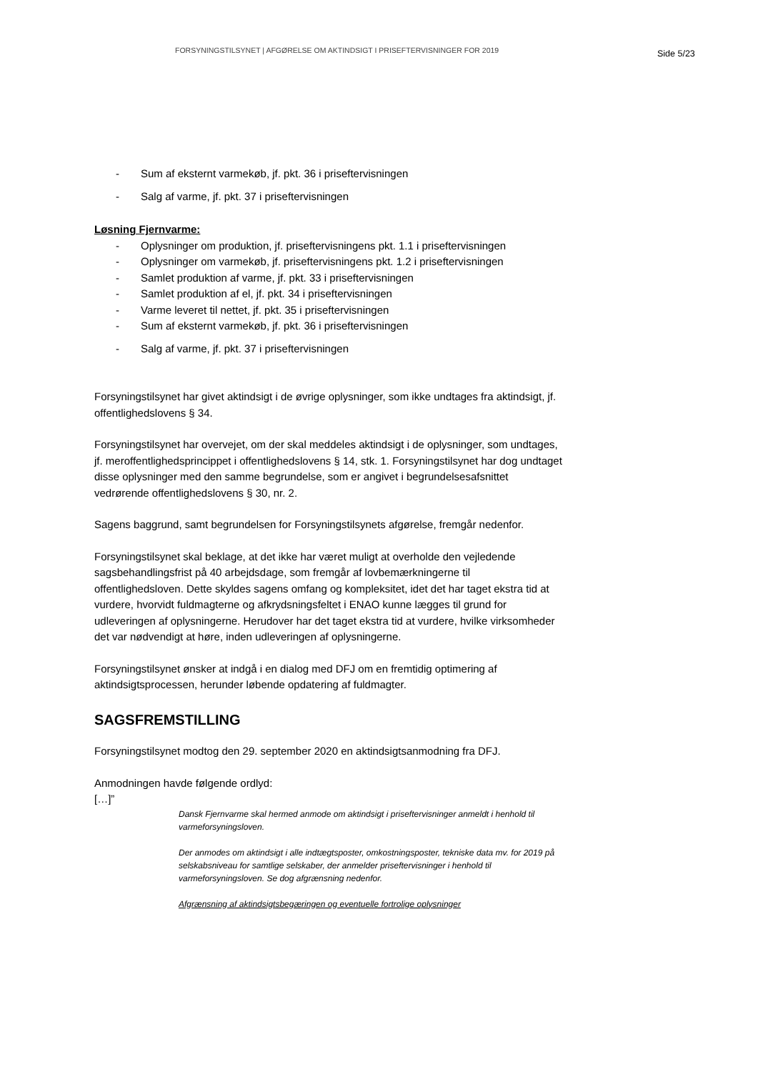FORSYNINGSTILSYNET | AFGØRELSE OM AKTINDSIGT I PRISEFTERVISNINGER FOR 2019
Side 5/23
- Sum af eksternt varmekøb, jf. pkt. 36 i priseftervisningen
- Salg af varme, jf. pkt. 37 i priseftervisningen
Løsning Fjernvarme:
- Oplysninger om produktion, jf. priseftervisningens pkt. 1.1 i priseftervisningen
- Oplysninger om varmekøb, jf. priseftervisningens pkt. 1.2 i priseftervisningen
- Samlet produktion af varme, jf. pkt. 33 i priseftervisningen
- Samlet produktion af el, jf. pkt. 34 i priseftervisningen
- Varme leveret til nettet, jf. pkt. 35 i priseftervisningen
- Sum af eksternt varmekøb, jf. pkt. 36 i priseftervisningen
- Salg af varme, jf. pkt. 37 i priseftervisningen
Forsyningstilsynet har givet aktindsigt i de øvrige oplysninger, som ikke undtages fra aktindsigt, jf. offentlighedslovens § 34.
Forsyningstilsynet har overvejet, om der skal meddeles aktindsigt i de oplysninger, som undtages, jf. meroffentlighedsprincippet i offentlighedslovens § 14, stk. 1. Forsyningstilsynet har dog undtaget disse oplysninger med den samme begrundelse, som er angivet i begrundelsesafsnittet vedrørende offentlighedslovens § 30, nr. 2.
Sagens baggrund, samt begrundelsen for Forsyningstilsynets afgørelse, fremgår nedenfor.
Forsyningstilsynet skal beklage, at det ikke har været muligt at overholde den vejledende sagsbehandlingsfrist på 40 arbejdsdage, som fremgår af lovbemærkningerne til offentlighedsloven. Dette skyldes sagens omfang og kompleksitet, idet det har taget ekstra tid at vurdere, hvorvidt fuldmagterne og afkrydsningsfeltet i ENAO kunne lægges til grund for udleveringen af oplysningerne. Herudover har det taget ekstra tid at vurdere, hvilke virksomheder det var nødvendigt at høre, inden udleveringen af oplysningerne.
Forsyningstilsynet ønsker at indgå i en dialog med DFJ om en fremtidig optimering af aktindsigtsprocessen, herunder løbende opdatering af fuldmagter.
SAGSFREMSTILLING
Forsyningstilsynet modtog den 29. september 2020 en aktindsigtsanmodning fra DFJ.
Anmodningen havde følgende ordlyd:
[…]”
Dansk Fjernvarme skal hermed anmode om aktindsigt i priseftervisninger anmeldt i henhold til varmeforsyningsloven.
Der anmodes om aktindsigt i alle indtægtsposter, omkostningsposter, tekniske data mv. for 2019 på selskabsniveau for samtlige selskaber, der anmelder priseftervisninger i henhold til varmeforsyningsloven. Se dog afgrænsning nedenfor.
Afgrænsning af aktindsigtsbegæringen og eventuelle fortrolige oplysninger